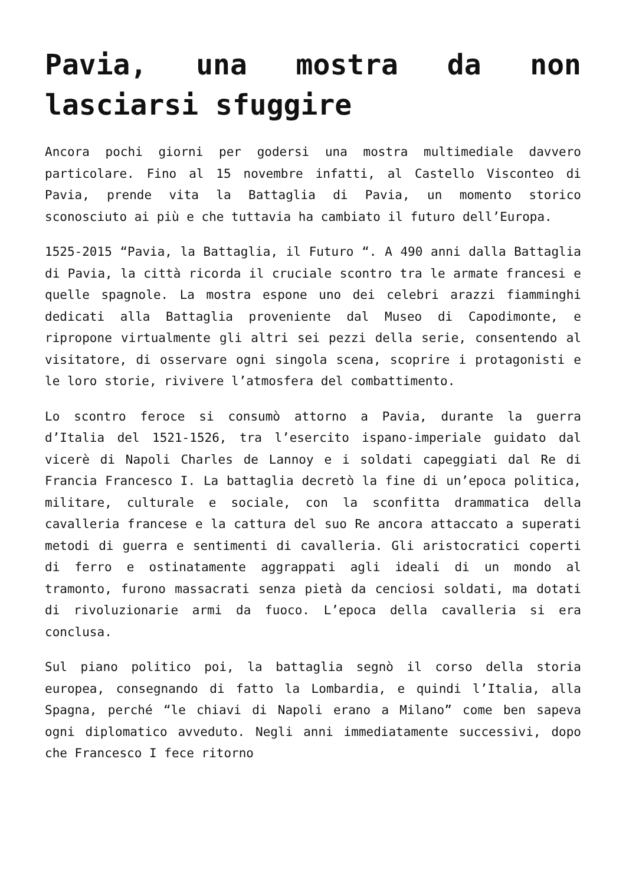Pavia, una mostra da non lasciarsi sfuggire
Ancora pochi giorni per godersi una mostra multimediale davvero particolare. Fino al 15 novembre infatti, al Castello Visconteo di Pavia, prende vita la Battaglia di Pavia, un momento storico sconosciuto ai più e che tuttavia ha cambiato il futuro dell’Europa.
1525-2015 “Pavia, la Battaglia, il Futuro “. A 490 anni dalla Battaglia di Pavia, la città ricorda il cruciale scontro tra le armate francesi e quelle spagnole. La mostra espone uno dei celebri arazzi fiamminghi dedicati alla Battaglia proveniente dal Museo di Capodimonte, e ripropone virtualmente gli altri sei pezzi della serie, consentendo al visitatore, di osservare ogni singola scena, scoprire i protagonisti e le loro storie, rivivere l’atmosfera del combattimento.
Lo scontro feroce si consumò attorno a Pavia, durante la guerra d’Italia del 1521-1526, tra l’esercito ispano-imperiale guidato dal vicerè di Napoli Charles de Lannoy e i soldati capeggiati dal Re di Francia Francesco I. La battaglia decretò la fine di un’epoca politica, militare, culturale e sociale, con la sconfitta drammatica della cavalleria francese e la cattura del suo Re ancora attaccato a superati metodi di guerra e sentimenti di cavalleria. Gli aristocratici coperti di ferro e ostinatamente aggrappati agli ideali di un mondo al tramonto, furono massacrati senza pietà da cenciosi soldati, ma dotati di rivoluzionarie armi da fuoco. L’epoca della cavalleria si era conclusa.
Sul piano politico poi, la battaglia segnò il corso della storia europea, consegnando di fatto la Lombardia, e quindi l’Italia, alla Spagna, perché “le chiavi di Napoli erano a Milano” come ben sapeva ogni diplomatico avveduto. Negli anni immediatamente successivi, dopo che Francesco I fece ritorno